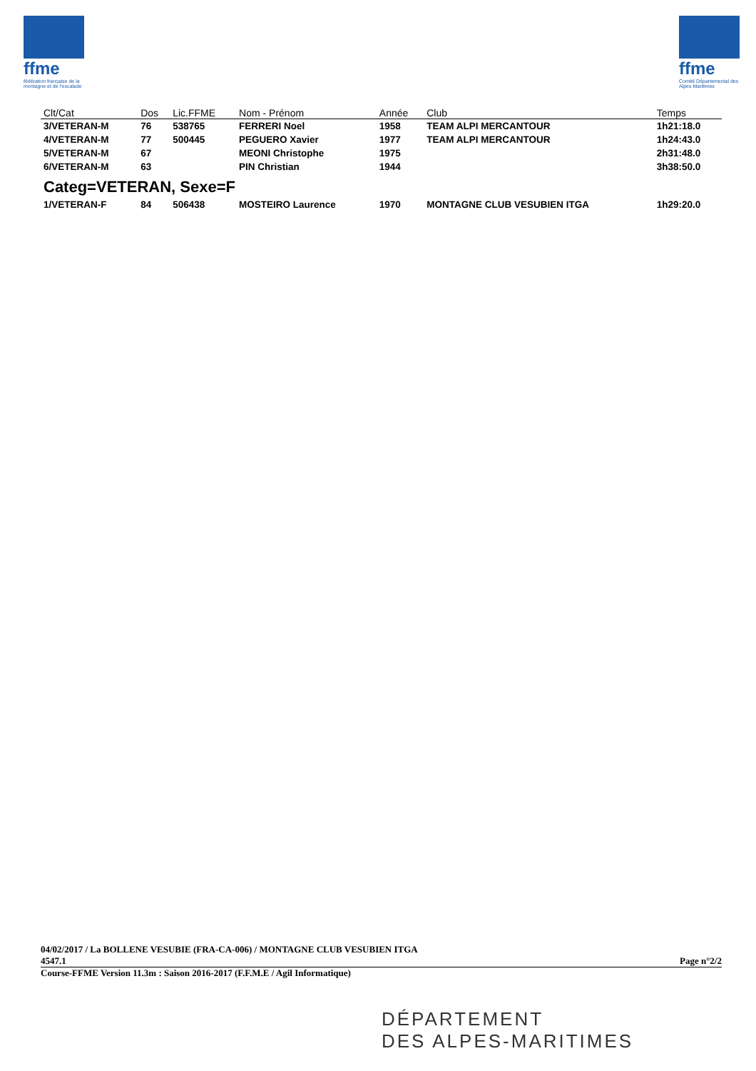ffme
fédération française de la montagne et de l'escalade
ffme
Comité Départemental des Alpes Maritimes
| Clt/Cat | Dos | Lic.FFME | Nom - Prénom | Année | Club | Temps |
| --- | --- | --- | --- | --- | --- | --- |
| 3/VETERAN-M | 76 | 538765 | FERRERI Noel | 1958 | TEAM ALPI MERCANTOUR | 1h21:18.0 |
| 4/VETERAN-M | 77 | 500445 | PEGUERO Xavier | 1977 | TEAM ALPI MERCANTOUR | 1h24:43.0 |
| 5/VETERAN-M | 67 | | MEONI Christophe | 1975 | | 2h31:48.0 |
| 6/VETERAN-M | 63 | | PIN Christian | 1944 | | 3h38:50.0 |
| Categ=VETERAN, Sexe=F | | | | | | |
| 1/VETERAN-F | 84 | 506438 | MOSTEIRO Laurence | 1970 | MONTAGNE CLUB VESUBIEN ITGA | 1h29:20.0 |
04/02/2017 / La BOLLENE VESUBIE (FRA-CA-006) / MONTAGNE CLUB VESUBIEN ITGA
4547.1 Page n°2/2
Course-FFME Version 11.3m : Saison 2016-2017 (F.F.M.E / Agil Informatique)
DÉPARTEMENT
DES ALPES-MARITIMES